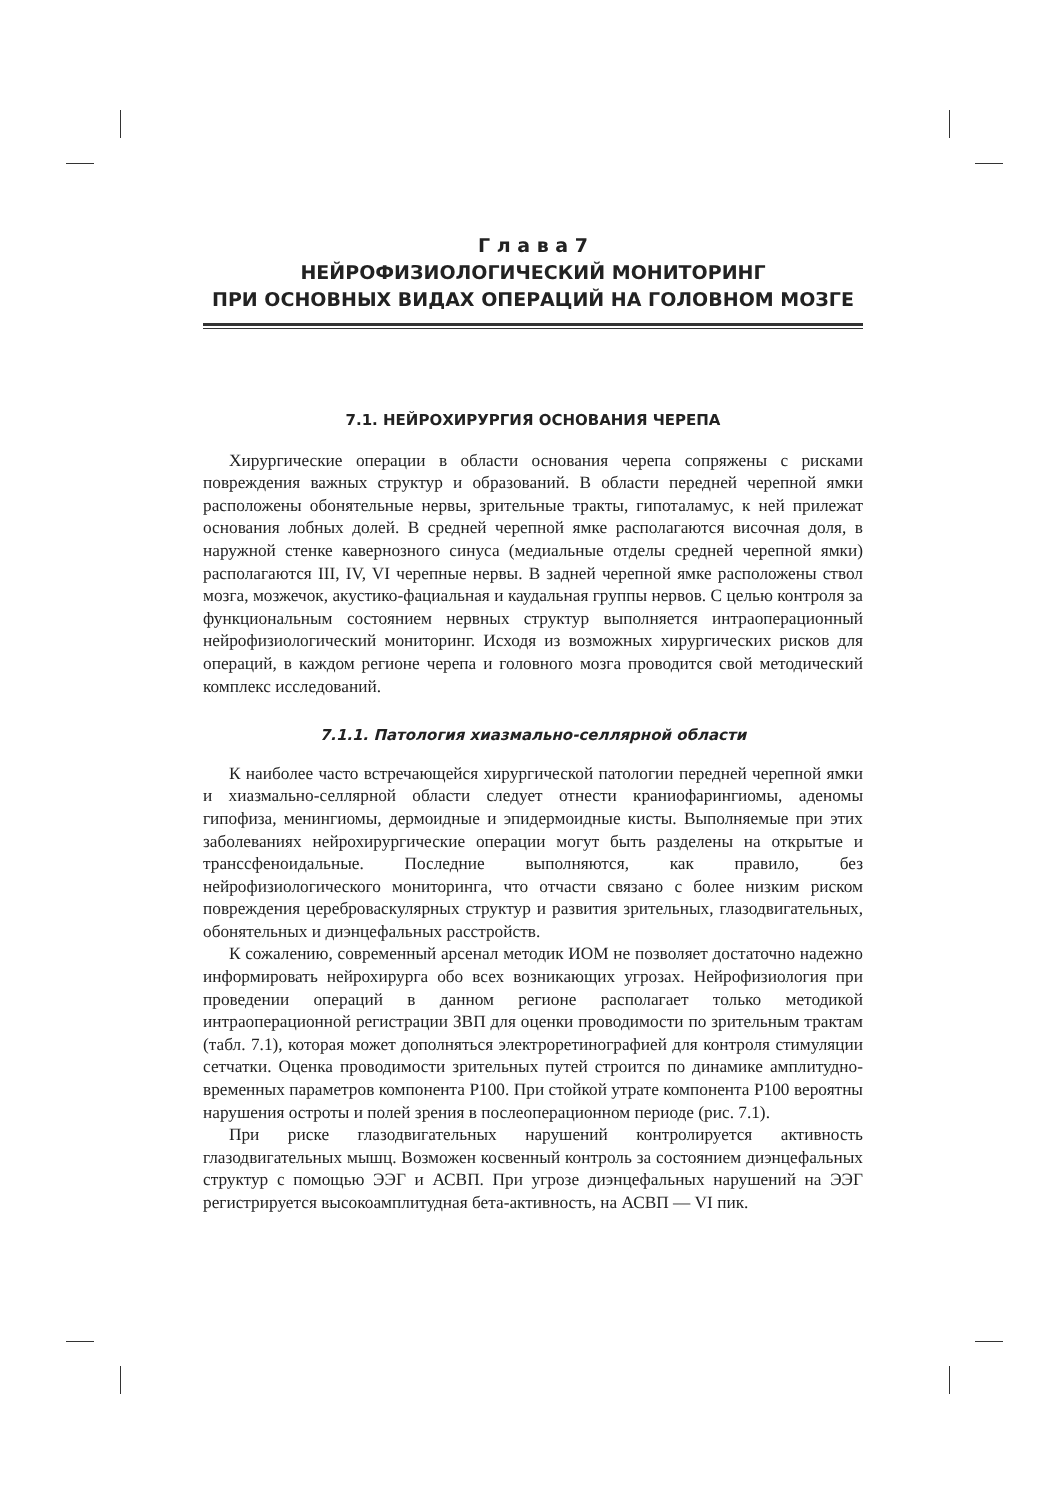Г л а в а 7
НЕЙРОФИЗИОЛОГИЧЕСКИЙ МОНИТОРИНГ
ПРИ ОСНОВНЫХ ВИДАХ ОПЕРАЦИЙ НА ГОЛОВНОМ МОЗГЕ
7.1. НЕЙРОХИРУРГИЯ ОСНОВАНИЯ ЧЕРЕПА
Хирургические операции в области основания черепа сопряжены с рисками повреждения важных структур и образований. В области передней черепной ямки расположены обонятельные нервы, зрительные тракты, гипоталамус, к ней прилежат основания лобных долей. В средней черепной ямке располагаются височная доля, в наружной стенке кавернозного синуса (медиальные отделы средней черепной ямки) располагаются III, IV, VI черепные нервы. В задней черепной ямке расположены ствол мозга, мозжечок, акустико-фациальная и каудальная группы нервов. С целью контроля за функциональным состоянием нервных структур выполняется интраоперационный нейрофизиологический мониторинг. Исходя из возможных хирургических рисков для операций, в каждом регионе черепа и головного мозга проводится свой методический комплекс исследований.
7.1.1. Патология хиазмально-селлярной области
К наиболее часто встречающейся хирургической патологии передней черепной ямки и хиазмально-селлярной области следует отнести краниофарингиомы, аденомы гипофиза, менингиомы, дермоидные и эпидермоидные кисты. Выполняемые при этих заболеваниях нейрохирургические операции могут быть разделены на открытые и транссфеноидальные. Последние выполняются, как правило, без нейрофизиологического мониторинга, что отчасти связано с более низким риском повреждения цереброваскулярных структур и развития зрительных, глазодвигательных, обонятельных и диэнцефальных расстройств.
К сожалению, современный арсенал методик ИОМ не позволяет достаточно надежно информировать нейрохирурга обо всех возникающих угрозах. Нейрофизиология при проведении операций в данном регионе располагает только методикой интраоперационной регистрации ЗВП для оценки проводимости по зрительным трактам (табл. 7.1), которая может дополняться электроретинографией для контроля стимуляции сетчатки. Оценка проводимости зрительных путей строится по динамике амплитудно-временных параметров компонента P100. При стойкой утрате компонента P100 вероятны нарушения остроты и полей зрения в послеоперационном периоде (рис. 7.1).
При риске глазодвигательных нарушений контролируется активность глазодвигательных мышц. Возможен косвенный контроль за состоянием диэнцефальных структур с помощью ЭЭГ и АСВП. При угрозе диэнцефальных нарушений на ЭЭГ регистрируется высокоамплитудная бета-активность, на АСВП — VI пик.